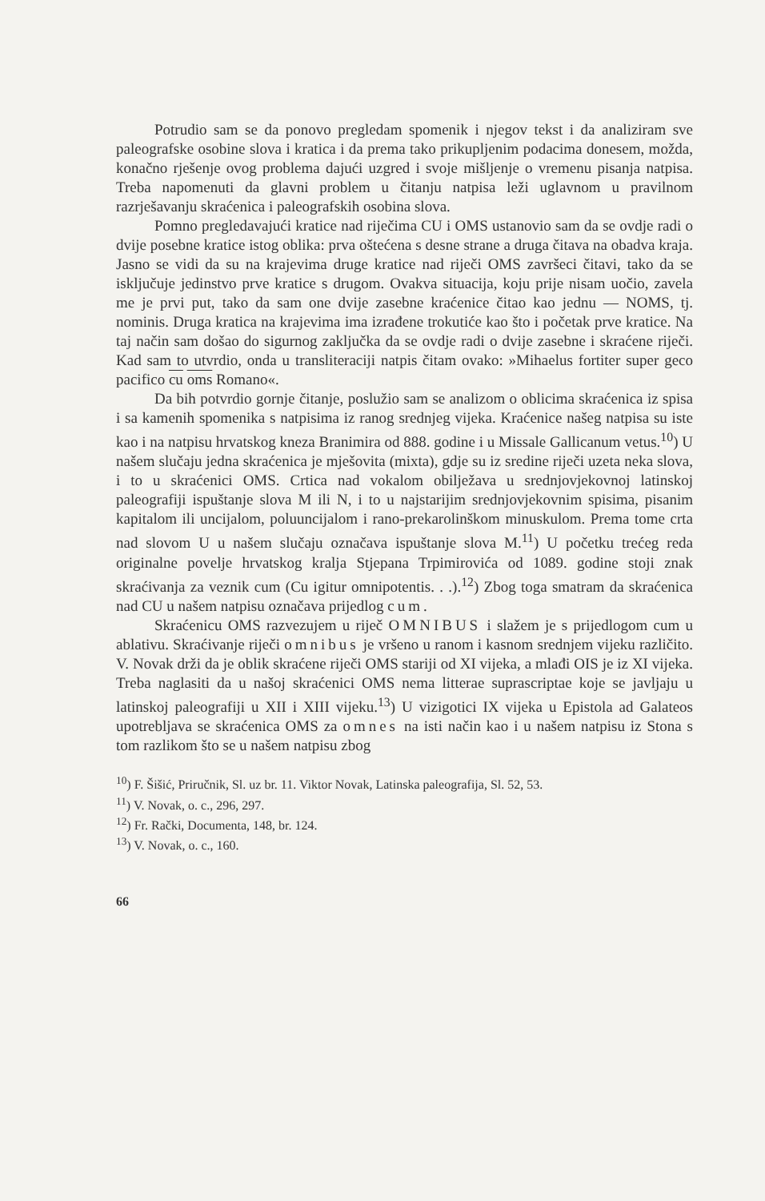Potrudio sam se da ponovo pregledam spomenik i njegov tekst i da analiziram sve paleografske osobine slova i kratica i da prema tako prikupljenim podacima donesem, možda, konačno rješenje ovog problema dajući uzgred i svoje mišljenje o vremenu pisanja natpisa. Treba napomenuti da glavni problem u čitanju natpisa leži uglavnom u pravilnom razrješavanju skraćenica i paleografskih osobina slova.
Pomno pregledavajući kratice nad riječima CU i OMS ustanovio sam da se ovdje radi o dvije posebne kratice istog oblika: prva oštećena s desne strane a druga čitava na obadva kraja. Jasno se vidi da su na krajevima druge kratice nad riječi OMS završeci čitavi, tako da se isključuje jedinstvo prve kratice s drugom. Ovakva situacija, koju prije nisam uočio, zavela me je prvi put, tako da sam one dvije zasebne kraćenice čitao kao jednu — NOMS, tj. nominis. Druga kratica na krajevima ima izrađene trokutiće kao što i početak prve kratice. Na taj način sam došao do sigurnog zaključka da se ovdje radi o dvije zasebne i skraćene riječi. Kad sam to utvrdio, onda u transliteraciji natpis čitam ovako: »Mihaelus fortiter super geco pacifico cu oms Romano«.
Da bih potvrdio gornje čitanje, poslužio sam se analizom o oblicima skraćenica iz spisa i sa kamenih spomenika s natpisima iz ranog srednjeg vijeka. Kraćenice našeg natpisa su iste kao i na natpisu hrvatskog kneza Branimira od 888. godine i u Missale Gallicanum vetus.<sup>10</sup>) U našem slučaju jedna skraćenica je mješovita (mixta), gdje su iz sredine riječi uzeta neka slova, i to u skraćenici OMS. Crtica nad vokalom obilježava u srednjovjekovnoj latinskoj paleografiji ispuštanje slova M ili N, i to u najstarijim srednjovjekovnim spisima, pisanim kapitalom ili uncijalom, poluuncijalom i rano-prekarolinškom minuskulom. Prema tome crta nad slovom U u našem slučaju označava ispuštanje slova M.<sup>11</sup>) U početku trećeg reda originalne povelje hrvatskog kralja Stjepana Trpimirovića od 1089. godine stoji znak skraćivanja za veznik cum (Cu igitur omnipotentis. . .).<sup>12</sup>) Zbog toga smatram da skraćenica nad CU u našem natpisu označava prijedlog cum.
Skraćenicu OMS razvezujem u riječ OMNIBUS i slažem je s prijedlogom cum u ablativu. Skraćivanje riječi omnibus je vršeno u ranom i kasnom srednjem vijeku različito. V. Novak drži da je oblik skraćene riječi OMS stariji od XI vijeka, a mlađi OIS je iz XI vijeka. Treba naglasiti da u našoj skraćenici OMS nema litterae suprascriptae koje se javljaju u latinskoj paleografiji u XII i XIII vijeku.<sup>13</sup>) U vizigotici IX vijeka u Epistola ad Galateos upotrebljava se skraćenica OMS za omnes na isti način kao i u našem natpisu iz Stona s tom razlikom što se u našem natpisu zbog
<sup>10</sup>) F. Šišić, Priručnik, Sl. uz br. 11. Viktor Novak, Latinska paleografija, Sl. 52, 53.
<sup>11</sup>) V. Novak, o. c., 296, 297.
<sup>12</sup>) Fr. Rački, Documenta, 148, br. 124.
<sup>13</sup>) V. Novak, o. c., 160.
66